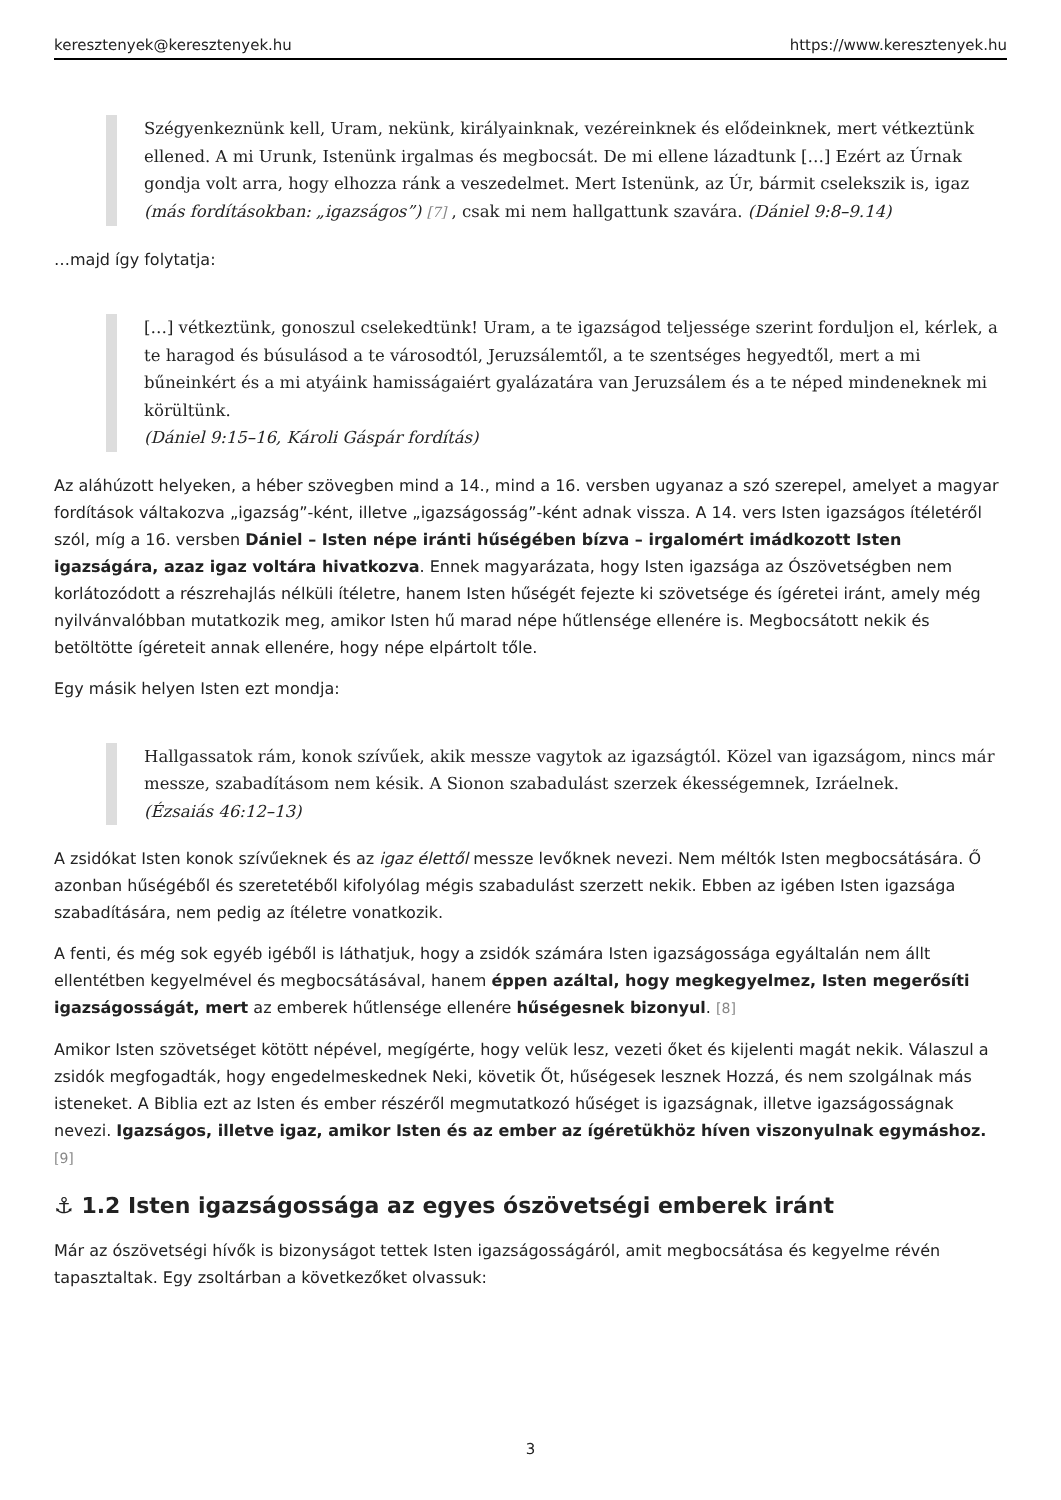keresztenyek@keresztenyek.hu https://www.keresztenyek.hu
Szégyenkeznünk kell, Uram, nekünk, királyainknak, vezéreinknek és elődeinknek, mert vétkeztünk ellened. A mi Urunk, Istenünk irgalmas és megbocsát. De mi ellene lázadtunk […] Ezért az Úrnak gondja volt arra, hogy elhozza ránk a veszedelmet. Mert Istenünk, az Úr, bármit cselekszik is, igaz (más fordításokban: „igazságos”) [7] , csak mi nem hallgattunk szavára. (Dániel 9:8–9.14)
…majd így folytatja:
[…] vétkeztünk, gonoszul cselekedtünk! Uram, a te igazságod teljessége szerint forduljon el, kérlek, a te haragod és búsulásod a te városodtól, Jeruzsálemtől, a te szentséges hegyedtől, mert a mi bűneinkért és a mi atyáink hamisságaiért gyalázatára van Jeruzsálem és a te néped mindeneknek mi körültünk.
(Dániel 9:15–16, Károli Gáspár fordítás)
Az aláhúzott helyeken, a héber szövegben mind a 14., mind a 16. versben ugyanaz a szó szerepel, amelyet a magyar fordítások váltakozva „igazság”-ként, illetve „igazságosság”-ként adnak vissza. A 14. vers Isten igazságos ítéletéről szól, míg a 16. versben Dániel – Isten népe iránti hűségében bízva – irgalomért imádkozott Isten igazságára, azaz igaz voltára hivatkozva. Ennek magyarázata, hogy Isten igazsága az Ószövetségben nem korlátozódott a részrehajlás nélküli ítéletre, hanem Isten hűségét fejezte ki szövetsége és ígéretei iránt, amely még nyilvánvalóbban mutatkozik meg, amikor Isten hű marad népe hűtlensége ellenére is. Megbocsátott nekik és betöltötte ígéreteit annak ellenére, hogy népe elpártolt tőle.
Egy másik helyen Isten ezt mondja:
Hallgassatok rám, konok szívűek, akik messze vagytok az igazságtól. Közel van igazságom, nincs már messze, szabadításom nem késik. A Sionon szabadulást szerzek ékességemnek, Izráelnek.
(Ézsaiás 46:12–13)
A zsidókat Isten konok szívűeknek és az igaz élettől messze levőknek nevezi. Nem méltók Isten megbocsátására. Ő azonban hűségéből és szeretetéből kifolyólag mégis szabadulást szerzett nekik. Ebben az igében Isten igazsága szabadítására, nem pedig az ítéletre vonatkozik.
A fenti, és még sok egyéb igéből is láthatjuk, hogy a zsidók számára Isten igazságossága egyáltalán nem állt ellentétben kegyelmével és megbocsátásával, hanem éppen azáltal, hogy megkegyelmez, Isten megerősíti igazságosságát, mert az emberek hűtlensége ellenére hűségesnek bizonyul. [8]
Amikor Isten szövetséget kötött népével, megígérte, hogy velük lesz, vezeti őket és kijelenti magát nekik. Válaszul a zsidók megfogadták, hogy engedelmeskednek Neki, követik Őt, hűségesek lesznek Hozzá, és nem szolgálnak más isteneket. A Biblia ezt az Isten és ember részéről megmutatkozó hűséget is igazságnak, illetve igazságosságnak nevezi. Igazságos, illetve igaz, amikor Isten és az ember az ígéretükhöz híven viszonyulnak egymáshoz. [9]
⚓ 1.2 Isten igazságossága az egyes ószövetségi emberek iránt
Már az ószövetségi hívők is bizonyságot tettek Isten igazságosságáról, amit megbocsátása és kegyelme révén tapasztaltak. Egy zsoltárban a következőket olvassuk:
3